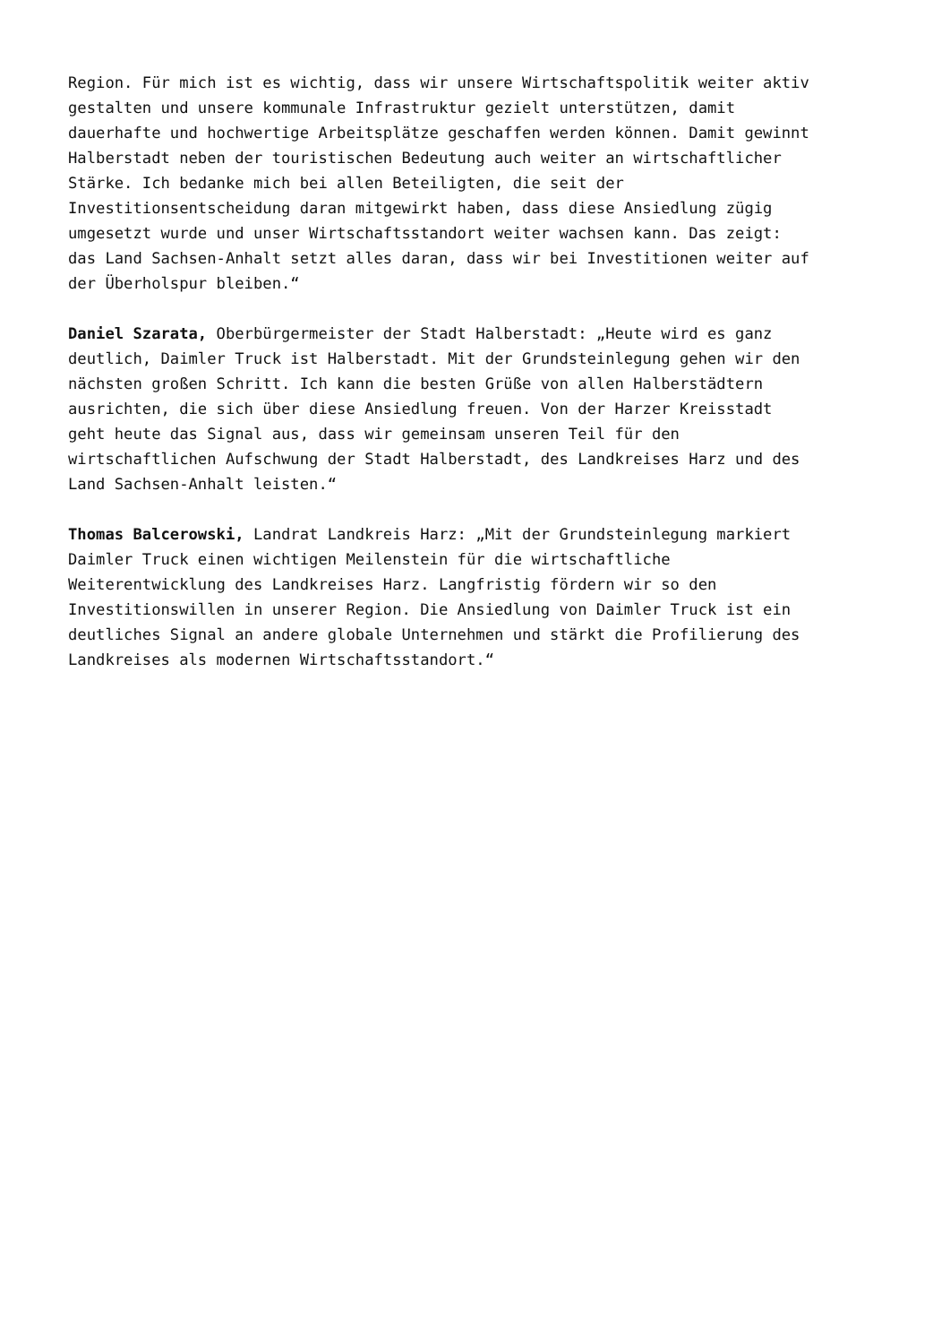Region. Für mich ist es wichtig, dass wir unsere Wirtschaftspolitik weiter aktiv gestalten und unsere kommunale Infrastruktur gezielt unterstützen, damit dauerhafte und hochwertige Arbeitsplätze geschaffen werden können. Damit gewinnt Halberstadt neben der touristischen Bedeutung auch weiter an wirtschaftlicher Stärke. Ich bedanke mich bei allen Beteiligten, die seit der Investitionsentscheidung daran mitgewirkt haben, dass diese Ansiedlung zügig umgesetzt wurde und unser Wirtschaftsstandort weiter wachsen kann. Das zeigt: das Land Sachsen-Anhalt setzt alles daran, dass wir bei Investitionen weiter auf der Überholspur bleiben.“
Daniel Szarata, Oberbürgermeister der Stadt Halberstadt: „Heute wird es ganz deutlich, Daimler Truck ist Halberstadt. Mit der Grundsteinlegung gehen wir den nächsten großen Schritt. Ich kann die besten Grüße von allen Halberstädtern ausrichten, die sich über diese Ansiedlung freuen. Von der Harzer Kreisstadt geht heute das Signal aus, dass wir gemeinsam unseren Teil für den wirtschaftlichen Aufschwung der Stadt Halberstadt, des Landkreises Harz und des Land Sachsen-Anhalt leisten.“
Thomas Balcerowski, Landrat Landkreis Harz: „Mit der Grundsteinlegung markiert Daimler Truck einen wichtigen Meilenstein für die wirtschaftliche Weiterentwicklung des Landkreises Harz. Langfristig fördern wir so den Investitionswillen in unserer Region. Die Ansiedlung von Daimler Truck ist ein deutliches Signal an andere globale Unternehmen und stärkt die Profilierung des Landkreises als modernen Wirtschaftsstandort.“